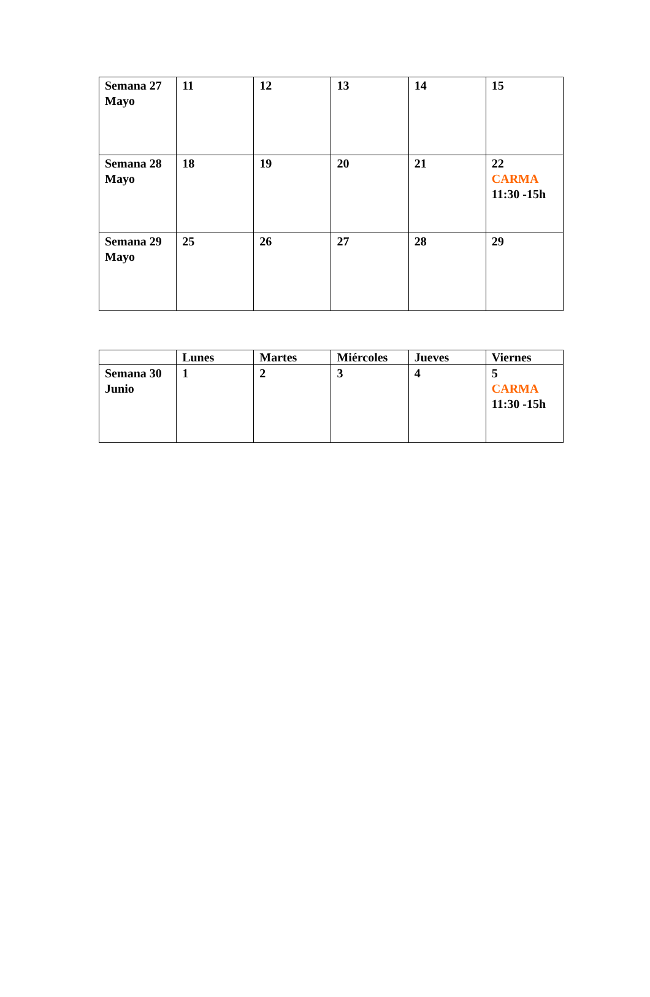| Semana 27 Mayo | 11 | 12 | 13 | 14 | 15 |
| Semana 28 Mayo | 18 | 19 | 20 | 21 | 22 CARMA 11:30 -15h |
| Semana 29 Mayo | 25 | 26 | 27 | 28 | 29 |
| | Lunes | Martes | Miércoles | Jueves | Viernes |
| --- | --- | --- | --- | --- | --- |
| Semana 30 Junio | 1 | 2 | 3 | 4 | 5 CARMA 11:30 -15h |